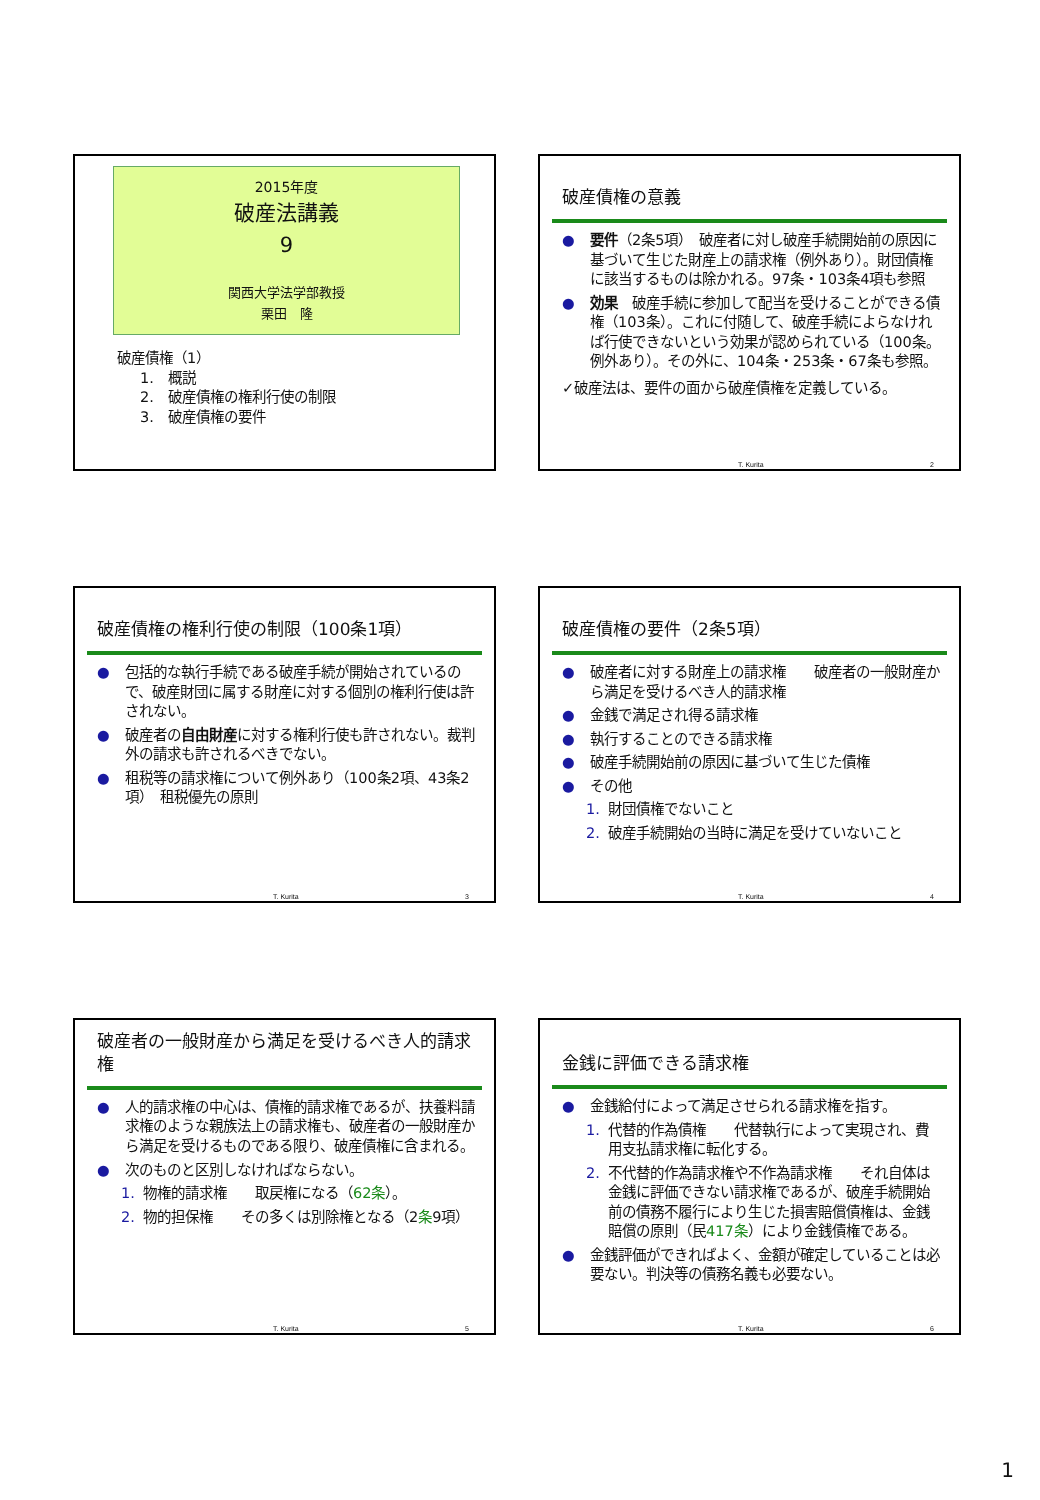2015年度
破産法講義
9
関西大学法学部教授
栗田　隆
破産債権（1）
1.　概説
2.　破産債権の権利行使の制限
3.　破産債権の要件
破産債権の意義
● 要件（2条5項）　破産者に対し破産手続開始前の原因に基づいて生じた財産上の請求権（例外あり）。財団債権に該当するものは除かれる。97条・103条4項も参照
● 効果　破産手続に参加して配当を受けることができる債権（103条）。これに付随して、破産手続によらなければ行使できないという効果が認められている（100条。例外あり）。その外に、104条・253条・67条も参照。
✓破産法は、要件の面から破産債権を定義している。
T. Kurita 2
破産債権の権利行使の制限（100条1項）
● 包括的な執行手続である破産手続が開始されているので、破産財団に属する財産に対する個別の権利行使は許されない。
● 破産者の自由財産に対する権利行使も許されない。裁判外の請求も許されるべきでない。
● 租税等の請求権について例外あり（100条2項、43条2項）　租税優先の原則
T. Kurita 3
破産債権の要件（2条5項）
● 破産者に対する財産上の請求権　　破産者の一般財産から満足を受けるべき人的請求権
● 金銭で満足され得る請求権
● 執行することのできる請求権
● 破産手続開始前の原因に基づいて生じた債権
● その他
1. 財団債権でないこと
2. 破産手続開始の当時に満足を受けていないこと
T. Kurita 4
破産者の一般財産から満足を受けるべき人的請求権
● 人的請求権の中心は、債権的請求権であるが、扶養料請求権のような親族法上の請求権も、破産者の一般財産から満足を受けるものである限り、破産債権に含まれる。
● 次のものと区別しなければならない。
1. 物権的請求権　　取戻権になる（62条）。
2. 物的担保権　　その多くは別除権となる（2条9項）
T. Kurita 5
金銭に評価できる請求権
● 金銭給付によって満足させられる請求権を指す。
1. 代替的作為債権　　代替執行によって実現され、費用支払請求権に転化する。
2. 不代替的作為請求権や不作為請求権　　それ自体は金銭に評価できない請求権であるが、破産手続開始前の債務不履行により生じた損害賠償債権は、金銭賠償の原則（民417条）により金銭債権である。
● 金銭評価ができればよく、金額が確定していることは必要ない。判決等の債務名義も必要ない。
T. Kurita 6
1